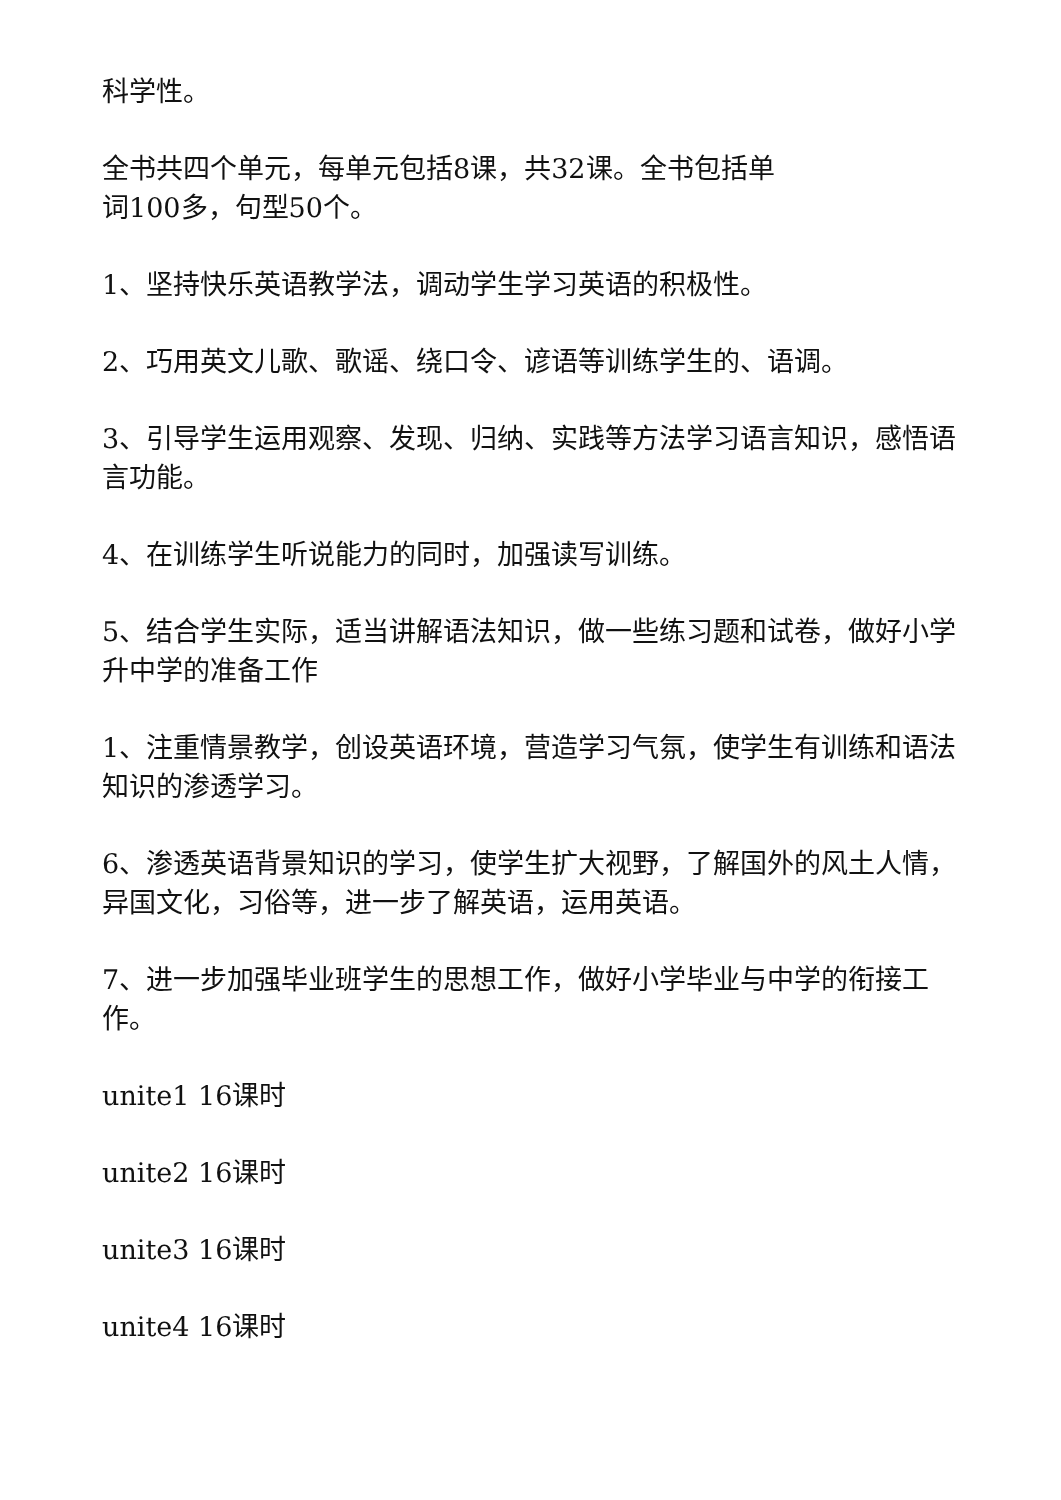科学性。
全书共四个单元，每单元包括8课，共32课。全书包括单
词100多，句型50个。
1、坚持快乐英语教学法，调动学生学习英语的积极性。
2、巧用英文儿歌、歌谣、绕口令、谚语等训练学生的、语调。
3、引导学生运用观察、发现、归纳、实践等方法学习语言知识，感悟语言功能。
4、在训练学生听说能力的同时，加强读写训练。
5、结合学生实际，适当讲解语法知识，做一些练习题和试卷，做好小学升中学的准备工作
1、注重情景教学，创设英语环境，营造学习气氛，使学生有训练和语法知识的渗透学习。
6、渗透英语背景知识的学习，使学生扩大视野，了解国外的风土人情，异国文化，习俗等，进一步了解英语，运用英语。
7、进一步加强毕业班学生的思想工作，做好小学毕业与中学的衔接工作。
unite1 16课时
unite2 16课时
unite3 16课时
unite4 16课时